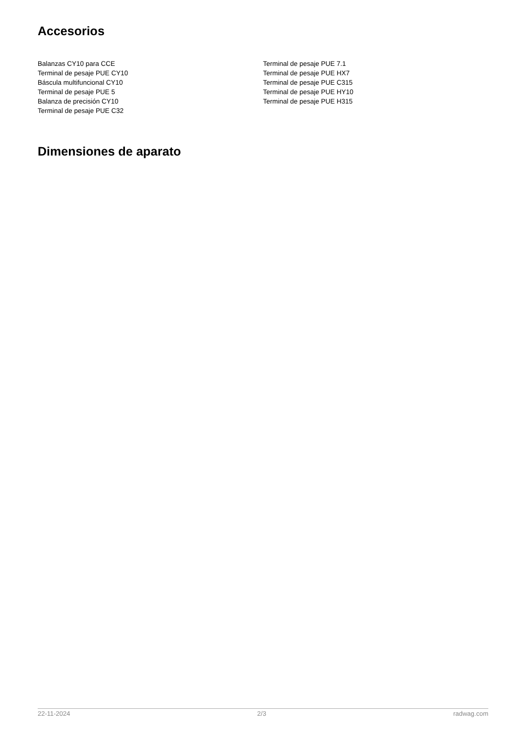Accesorios
Balanzas CY10 para CCE
Terminal de pesaje PUE CY10
Báscula multifuncional CY10
Terminal de pesaje PUE 5
Balanza de precisión CY10
Terminal de pesaje PUE C32
Terminal de pesaje PUE 7.1
Terminal de pesaje PUE HX7
Terminal de pesaje PUE C315
Terminal de pesaje PUE HY10
Terminal de pesaje PUE H315
Dimensiones de aparato
22-11-2024 2/3 radwag.com